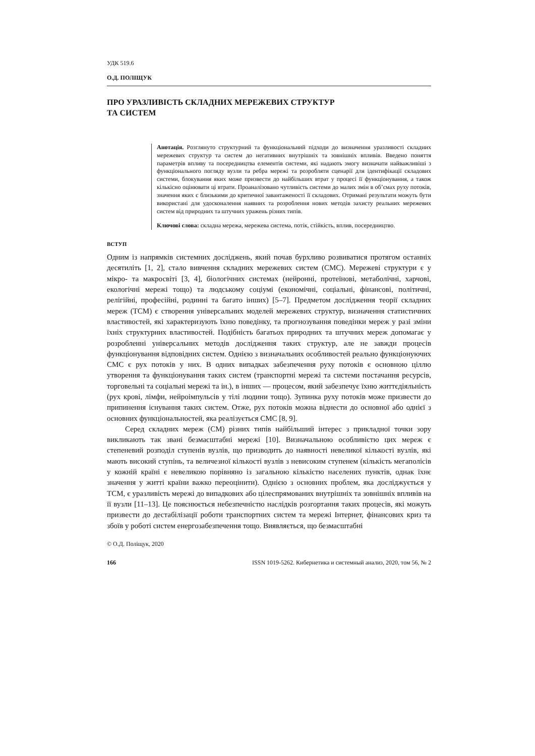УДК 519.6
О.Д. ПОЛІЩУК
ПРО УРАЗЛИВІСТЬ СКЛАДНИХ МЕРЕЖЕВИХ СТРУКТУР
ТА СИСТЕМ
Анотація. Розглянуто структурний та функціональний підходи до визначення уразливості складних мережевих структур та систем до негативних внутрішніх та зовнішніх впливів. Введено поняття параметрів впливу та посередництва елементів системи, які надають змогу визначати найважливіші з функціонального погляду вузли та ребра мережі та розробляти сценарії для ідентифікації складових системи, блокування яких може призвести до найбільших втрат у процесі її функціонування, а також кількісно оцінювати ці втрати. Проаналізовано чутливість системи до малих змін в об’ємах руху потоків, значення яких є близькими до критичної завантаженості її складових. Отримані результати можуть бути використані для удосконалення наявних та розроблення нових методів захисту реальних мережевих систем від природних та штучних уражень різних типів.
Ключові слова: складна мережа, мережева система, потік, стійкість, вплив, посередництво.
ВСТУП
Одним із напрямків системних досліджень, який почав бурхливо розвиватися протягом останніх десятиліть [1, 2], стало вивчення складних мережевих систем (СМС). Мережеві структури є у мікро- та макросвіті [3, 4], біологічних системах (нейронні, протеїнові, метаболічні, харчові, екологічні мережі тощо) та людському соціумі (економічні, соціальні, фінансові, політичні, релігійні, професійні, родинні та багато інших) [5–7]. Предметом дослідження теорії складних мереж (ТСМ) є створення універсальних моделей мережевих структур, визначення статистичних властивостей, які характеризують їхню поведінку, та прогнозування поведінки мереж у разі зміни їхніх структурних властивостей. Подібність багатьох природних та штучних мереж допомагає у розробленні універсальних методів дослідження таких структур, але не завжди процесів функціонування відповідних систем. Однією з визначальних особливостей реально функціонуючих СМС є рух потоків у них. В одних випадках забезпечення руху потоків є основною ціллю утворення та функціонування таких систем (транспортні мережі та системи постачання ресурсів, торговельні та соціальні мережі та ін.), в інших — процесом, який забезпечує їхню життєдіяльність (рух крові, лімфи, нейроімпульсів у тілі людини тощо). Зупинка руху потоків може призвести до припинення існування таких систем. Отже, рух потоків можна віднести до основної або однієї з основних функціональностей, яка реалізується СМС [8, 9].
Серед складних мереж (СМ) різних типів найбільший інтерес з прикладної точки зору викликають так звані безмасштабні мережі [10]. Визначальною особливістю цих мереж є степеневий розподіл ступенів вузлів, що призводить до наявності невеликої кількості вузлів, які мають високий ступінь, та величезної кількості вузлів з невисоким ступенем (кількість мегаполісів у кожній країні є невеликою порівняно із загальною кількістю населених пунктів, однак їхнє значення у житті країни важко переоцінити). Однією з основних проблем, яка досліджується у ТСМ, є уразливість мережі до випадкових або цілеспрямованих внутрішніх та зовнішніх впливів на її вузли [11–13]. Це пояснюється небезпечністю наслідків розгортання таких процесів, які можуть призвести до дестабілізації роботи транспортних систем та мережі Інтернет, фінансових криз та збоїв у роботі систем енергозабезпечення тощо. Виявляється, що безмасштабні
© О.Д. Поліщук, 2020
166 ISSN 1019-5262. Кибернетика и системный анализ, 2020, том 56, № 2